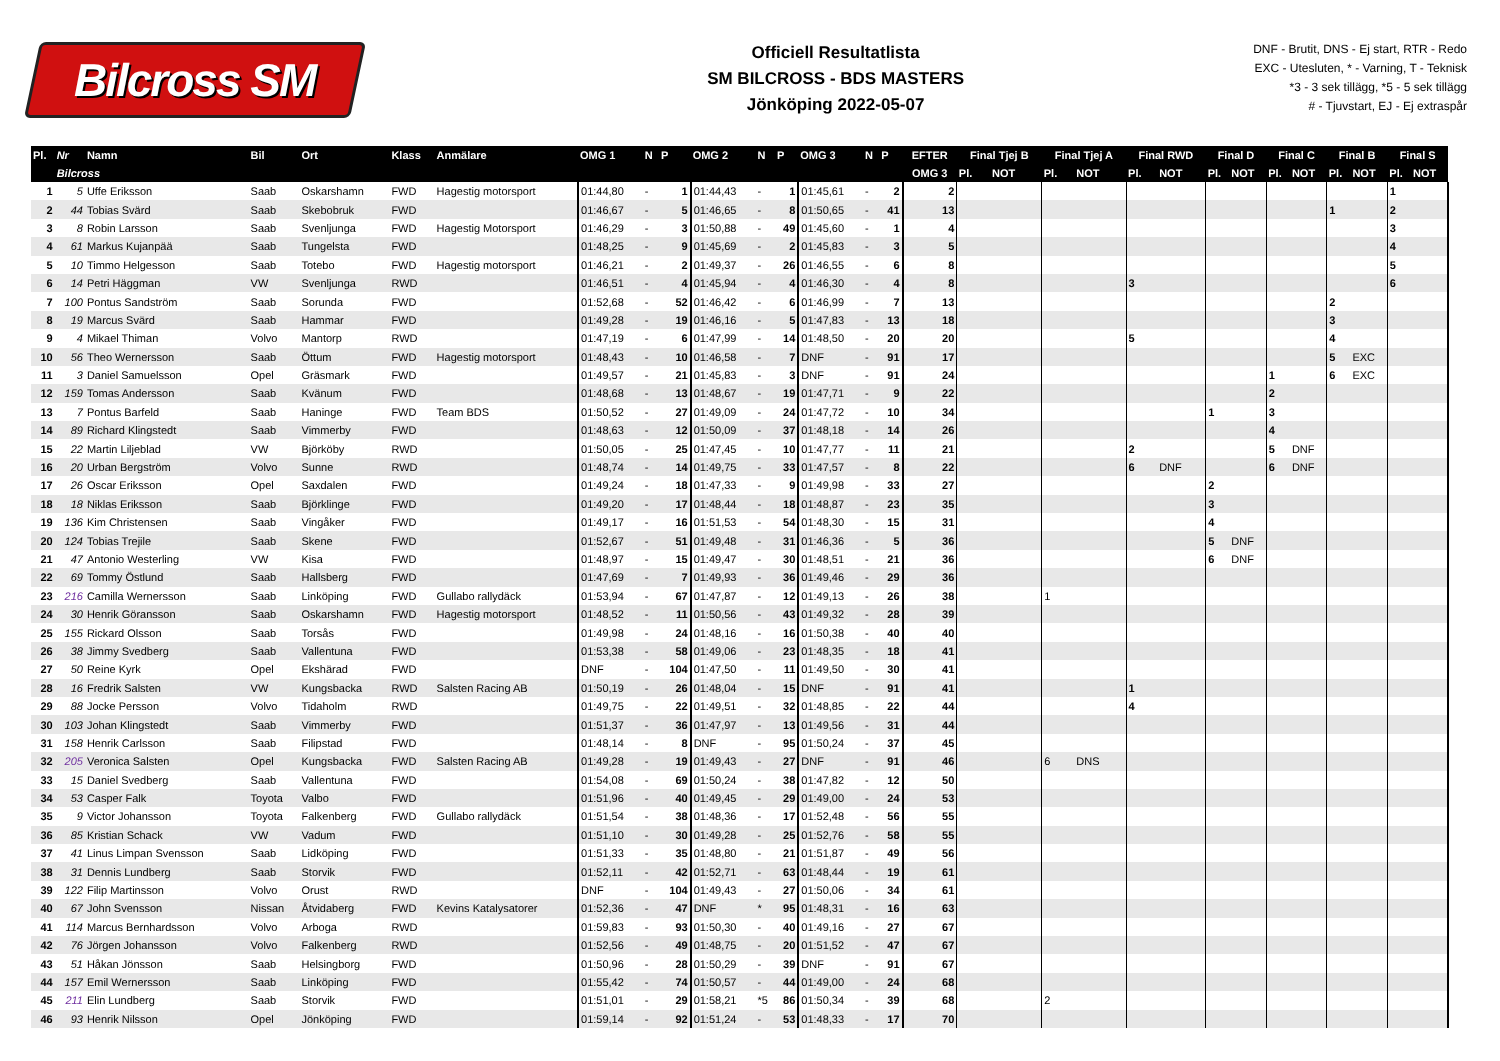Bilcross SM
Officiell Resultatlista
SM BILCROSS - BDS MASTERS
Jönköping 2022-05-07
DNF - Brutit, DNS - Ej start, RTR - Redo
EXC - Utesluten, * - Varning, T - Teknisk
*3 - 3 sek tillägg, *5 - 5 sek tillägg
# - Tjuvstart, EJ - Ej extraspår
| Pl. | Nr | Namn | Bil | Ort | Klass | Anmälare | OMG 1 | N | P | OMG 2 | N | P | OMG 3 | N | P | EFTER | Final Tjej B | | Final Tjej A | | Final RWD | | Final D | | Final C | | Final B | | Final S | |
| --- | --- | --- | --- | --- | --- | --- | --- | --- | --- | --- | --- | --- | --- | --- | --- | --- | --- | --- | --- | --- | --- | --- | --- | --- | --- | --- | --- | --- | --- | --- |
| | Bilcross | | | | | | | | | | | | | | | OMG 3 | Pl. | NOT | Pl. | NOT | Pl. | NOT | Pl. | NOT | Pl. | NOT | Pl. | NOT | Pl. | NOT |
| 1 | 5 | Uffe Eriksson | Saab | Oskarshamn | FWD | Hagestig motorsport | 01:44,80 | - | 1 | 01:44,43 | - | 1 | 01:45,61 | - | 2 | 2 | | | | | | | | | | | | | 1 | |
| 2 | 44 | Tobias Svärd | Saab | Skebobruk | FWD | | 01:46,67 | - | 5 | 01:46,65 | - | 8 | 01:50,65 | - | 41 | 13 | | | | | | | | | | | 1 | | 2 | |
| 3 | 8 | Robin Larsson | Saab | Svenljunga | FWD | Hagestig Motorsport | 01:46,29 | - | 3 | 01:50,88 | - | 49 | 01:45,60 | - | 1 | 4 | | | | | | | | | | | | | 3 | |
| 4 | 61 | Markus Kujanpää | Saab | Tungelsta | FWD | | 01:48,25 | - | 9 | 01:45,69 | - | 2 | 01:45,83 | - | 3 | 5 | | | | | | | | | | | | | 4 | |
| 5 | 10 | Timmo Helgesson | Saab | Totebo | FWD | Hagestig motorsport | 01:46,21 | - | 2 | 01:49,37 | - | 26 | 01:46,55 | - | 6 | 8 | | | | | | | | | | | | | 5 | |
| 6 | 14 | Petri Häggman | VW | Svenljunga | RWD | | 01:46,51 | - | 4 | 01:45,94 | - | 4 | 01:46,30 | - | 4 | 8 | | | | | 3 | | | | | | | | 6 | |
| 7 | 100 | Pontus Sandström | Saab | Sorunda | FWD | | 01:52,68 | - | 52 | 01:46,42 | - | 6 | 01:46,99 | - | 7 | 13 | | | | | | | | | | | 2 | | | |
| 8 | 19 | Marcus Svärd | Saab | Hammar | FWD | | 01:49,28 | - | 19 | 01:46,16 | - | 5 | 01:47,83 | - | 13 | 18 | | | | | | | | | | | 3 | | | |
| 9 | 4 | Mikael Thiman | Volvo | Mantorp | RWD | | 01:47,19 | - | 6 | 01:47,99 | - | 14 | 01:48,50 | - | 20 | 20 | | | | | 5 | | | | | | 4 | | | |
| 10 | 56 | Theo Wernersson | Saab | Öttum | FWD | Hagestig motorsport | 01:48,43 | - | 10 | 01:46,58 | - | 7 | DNF | - | 91 | 17 | | | | | | | | | | | 5 | EXC | | |
| 11 | 3 | Daniel Samuelsson | Opel | Gräsmark | FWD | | 01:49,57 | - | 21 | 01:45,83 | - | 3 | DNF | - | 91 | 24 | | | | | | | | | 1 | | 6 | EXC | | |
| 12 | 159 | Tomas Andersson | Saab | Kvänum | FWD | | 01:48,68 | - | 13 | 01:48,67 | - | 19 | 01:47,71 | - | 9 | 22 | | | | | | | | | 2 | | | | | |
| 13 | 7 | Pontus Barfeld | Saab | Haninge | FWD | Team BDS | 01:50,52 | - | 27 | 01:49,09 | - | 24 | 01:47,72 | - | 10 | 34 | | | | | | | 1 | | 3 | | | | | |
| 14 | 89 | Richard Klingstedt | Saab | Vimmerby | FWD | | 01:48,63 | - | 12 | 01:50,09 | - | 37 | 01:48,18 | - | 14 | 26 | | | | | | | | | 4 | | | | | |
| 15 | 22 | Martin Liljeblad | VW | Björköby | RWD | | 01:50,05 | - | 25 | 01:47,45 | - | 10 | 01:47,77 | - | 11 | 21 | | | | | 2 | | | | 5 | DNF | | | | |
| 16 | 20 | Urban Bergström | Volvo | Sunne | RWD | | 01:48,74 | - | 14 | 01:49,75 | - | 33 | 01:47,57 | - | 8 | 22 | | | | | 6 | DNF | | | 6 | DNF | | | | |
| 17 | 26 | Oscar Eriksson | Opel | Saxdalen | FWD | | 01:49,24 | - | 18 | 01:47,33 | - | 9 | 01:49,98 | - | 33 | 27 | | | | | | | 2 | | | | | | | |
| 18 | 18 | Niklas Eriksson | Saab | Björklinge | FWD | | 01:49,20 | - | 17 | 01:48,44 | - | 18 | 01:48,87 | - | 23 | 35 | | | | | | | 3 | | | | | | | |
| 19 | 136 | Kim Christensen | Saab | Vingåker | FWD | | 01:49,17 | - | 16 | 01:51,53 | - | 54 | 01:48,30 | - | 15 | 31 | | | | | | | 4 | | | | | | | |
| 20 | 124 | Tobias Trejile | Saab | Skene | FWD | | 01:52,67 | - | 51 | 01:49,48 | - | 31 | 01:46,36 | - | 5 | 36 | | | | | | | 5 | DNF | | | | | | |
| 21 | 47 | Antonio Westerling | VW | Kisa | FWD | | 01:48,97 | - | 15 | 01:49,47 | - | 30 | 01:48,51 | - | 21 | 36 | | | | | | | 6 | DNF | | | | | | |
| 22 | 69 | Tommy Östlund | Saab | Hallsberg | FWD | | 01:47,69 | - | 7 | 01:49,93 | - | 36 | 01:49,46 | - | 29 | 36 | | | | | | | | | | | | | | |
| 23 | 216 | Camilla Wernersson | Saab | Linköping | FWD | Gullabo rallydäck | 01:53,94 | - | 67 | 01:47,87 | - | 12 | 01:49,13 | - | 26 | 38 | | | 1 | | | | | | | | | | | |
| 24 | 30 | Henrik Göransson | Saab | Oskarshamn | FWD | Hagestig motorsport | 01:48,52 | - | 11 | 01:50,56 | - | 43 | 01:49,32 | - | 28 | 39 | | | | | | | | | | | | | | |
| 25 | 155 | Rickard Olsson | Saab | Torsås | FWD | | 01:49,98 | - | 24 | 01:48,16 | - | 16 | 01:50,38 | - | 40 | 40 | | | | | | | | | | | | | | |
| 26 | 38 | Jimmy Svedberg | Saab | Vallentuna | FWD | | 01:53,38 | - | 58 | 01:49,06 | - | 23 | 01:48,35 | - | 18 | 41 | | | | | | | | | | | | | | |
| 27 | 50 | Reine Kyrk | Opel | Ekshärad | FWD | | DNF | - | 104 | 01:47,50 | - | 11 | 01:49,50 | - | 30 | 41 | | | | | | | | | | | | | | |
| 28 | 16 | Fredrik Salsten | VW | Kungsbacka | RWD | Salsten Racing AB | 01:50,19 | - | 26 | 01:48,04 | - | 15 | DNF | - | 91 | 41 | | | | | 1 | | | | | | | | | |
| 29 | 88 | Jocke Persson | Volvo | Tidaholm | RWD | | 01:49,75 | - | 22 | 01:49,51 | - | 32 | 01:48,85 | - | 22 | 44 | | | | | 4 | | | | | | | | | |
| 30 | 103 | Johan Klingstedt | Saab | Vimmerby | FWD | | 01:51,37 | - | 36 | 01:47,97 | - | 13 | 01:49,56 | - | 31 | 44 | | | | | | | | | | | | | | |
| 31 | 158 | Henrik Carlsson | Saab | Filipstad | FWD | | 01:48,14 | - | 8 | DNF | - | 95 | 01:50,24 | - | 37 | 45 | | | | | | | | | | | | | | |
| 32 | 205 | Veronica Salsten | Opel | Kungsbacka | FWD | Salsten Racing AB | 01:49,28 | - | 19 | 01:49,43 | - | 27 | DNF | - | 91 | 46 | | | 6 | DNS | | | | | | | | | | |
| 33 | 15 | Daniel Svedberg | Saab | Vallentuna | FWD | | 01:54,08 | - | 69 | 01:50,24 | - | 38 | 01:47,82 | - | 12 | 50 | | | | | | | | | | | | | | |
| 34 | 53 | Casper Falk | Toyota | Valbo | FWD | | 01:51,96 | - | 40 | 01:49,45 | - | 29 | 01:49,00 | - | 24 | 53 | | | | | | | | | | | | | | |
| 35 | 9 | Victor Johansson | Toyota | Falkenberg | FWD | Gullabo rallydäck | 01:51,54 | - | 38 | 01:48,36 | - | 17 | 01:52,48 | - | 56 | 55 | | | | | | | | | | | | | | |
| 36 | 85 | Kristian Schack | VW | Vadum | FWD | | 01:51,10 | - | 30 | 01:49,28 | - | 25 | 01:52,76 | - | 58 | 55 | | | | | | | | | | | | | | |
| 37 | 41 | Linus Limpan Svensson | Saab | Lidköping | FWD | | 01:51,33 | - | 35 | 01:48,80 | - | 21 | 01:51,87 | - | 49 | 56 | | | | | | | | | | | | | | |
| 38 | 31 | Dennis Lundberg | Saab | Storvik | FWD | | 01:52,11 | - | 42 | 01:52,71 | - | 63 | 01:48,44 | - | 19 | 61 | | | | | | | | | | | | | | |
| 39 | 122 | Filip Martinsson | Volvo | Orust | RWD | | DNF | - | 104 | 01:49,43 | - | 27 | 01:50,06 | - | 34 | 61 | | | | | | | | | | | | | | |
| 40 | 67 | John Svensson | Nissan | Åtvidaberg | FWD | Kevins Katalysatorer | 01:52,36 | - | 47 | DNF | * | 95 | 01:48,31 | - | 16 | 63 | | | | | | | | | | | | | | |
| 41 | 114 | Marcus Bernhardsson | Volvo | Arboga | RWD | | 01:59,83 | - | 93 | 01:50,30 | - | 40 | 01:49,16 | - | 27 | 67 | | | | | | | | | | | | | | |
| 42 | 76 | Jörgen Johansson | Volvo | Falkenberg | RWD | | 01:52,56 | - | 49 | 01:48,75 | - | 20 | 01:51,52 | - | 47 | 67 | | | | | | | | | | | | | | |
| 43 | 51 | Håkan Jönsson | Saab | Helsingborg | FWD | | 01:50,96 | - | 28 | 01:50,29 | - | 39 | DNF | - | 91 | 67 | | | | | | | | | | | | | | |
| 44 | 157 | Emil Wernersson | Saab | Linköping | FWD | | 01:55,42 | - | 74 | 01:50,57 | - | 44 | 01:49,00 | - | 24 | 68 | | | | | | | | | | | | | | |
| 45 | 211 | Elin Lundberg | Saab | Storvik | FWD | | 01:51,01 | - | 29 | 01:58,21 | *5 | 86 | 01:50,34 | - | 39 | 68 | | | 2 | | | | | | | | | | | |
| 46 | 93 | Henrik Nilsson | Opel | Jönköping | FWD | | 01:59,14 | - | 92 | 01:51,24 | - | 53 | 01:48,33 | - | 17 | 70 | | | | | | | | | | | | | | |